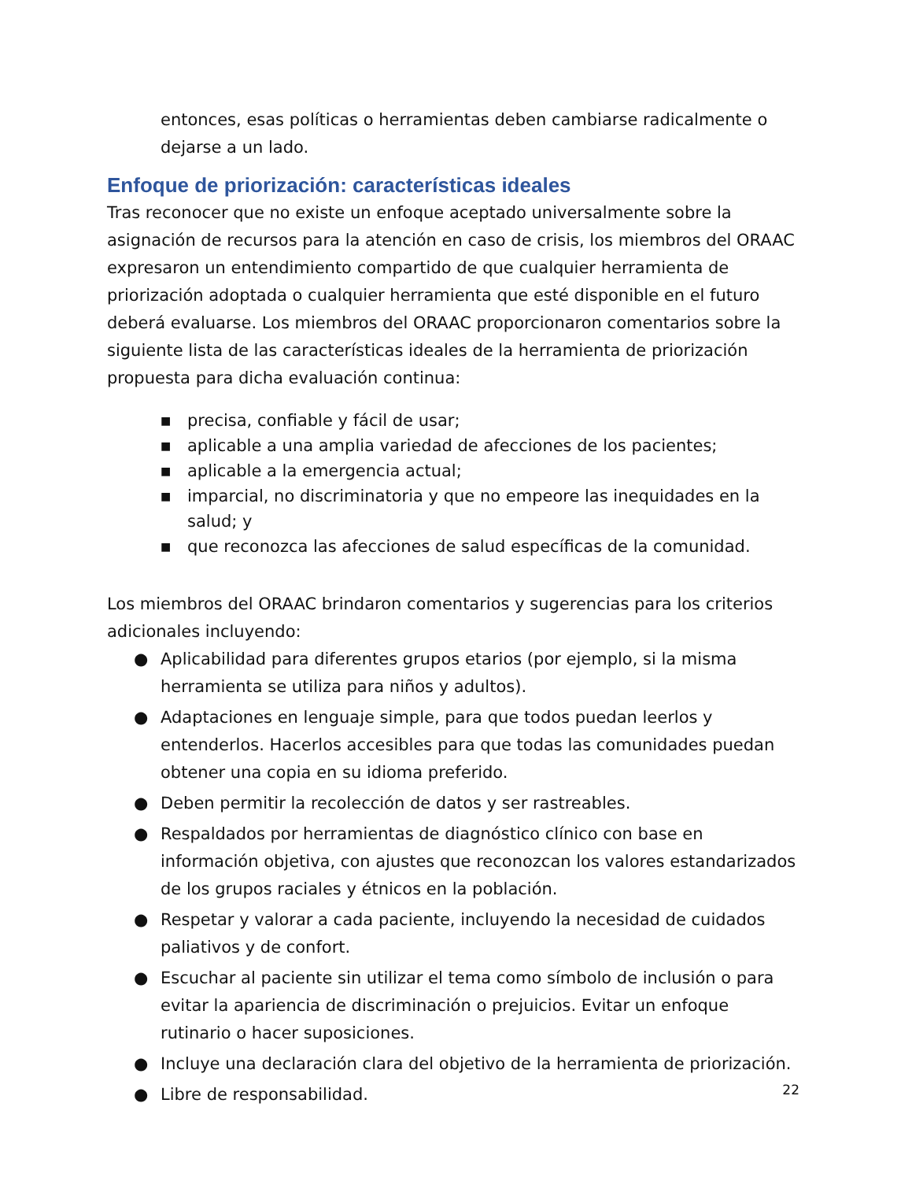entonces, esas políticas o herramientas deben cambiarse radicalmente o dejarse a un lado.
Enfoque de priorización: características ideales
Tras reconocer que no existe un enfoque aceptado universalmente sobre la asignación de recursos para la atención en caso de crisis, los miembros del ORAAC expresaron un entendimiento compartido de que cualquier herramienta de priorización adoptada o cualquier herramienta que esté disponible en el futuro deberá evaluarse. Los miembros del ORAAC proporcionaron comentarios sobre la siguiente lista de las características ideales de la herramienta de priorización propuesta para dicha evaluación continua:
■ precisa, confiable y fácil de usar;
■ aplicable a una amplia variedad de afecciones de los pacientes;
■ aplicable a la emergencia actual;
■ imparcial, no discriminatoria y que no empeore las inequidades en la salud; y
■ que reconozca las afecciones de salud específicas de la comunidad.
Los miembros del ORAAC brindaron comentarios y sugerencias para los criterios adicionales incluyendo:
● Aplicabilidad para diferentes grupos etarios (por ejemplo, si la misma herramienta se utiliza para niños y adultos).
● Adaptaciones en lenguaje simple, para que todos puedan leerlos y entenderlos. Hacerlos accesibles para que todas las comunidades puedan obtener una copia en su idioma preferido.
● Deben permitir la recolección de datos y ser rastreables.
● Respaldados por herramientas de diagnóstico clínico con base en información objetiva, con ajustes que reconozcan los valores estandarizados de los grupos raciales y étnicos en la población.
● Respetar y valorar a cada paciente, incluyendo la necesidad de cuidados paliativos y de confort.
● Escuchar al paciente sin utilizar el tema como símbolo de inclusión o para evitar la apariencia de discriminación o prejuicios. Evitar un enfoque rutinario o hacer suposiciones.
● Incluye una declaración clara del objetivo de la herramienta de priorización.
● Libre de responsabilidad.
22